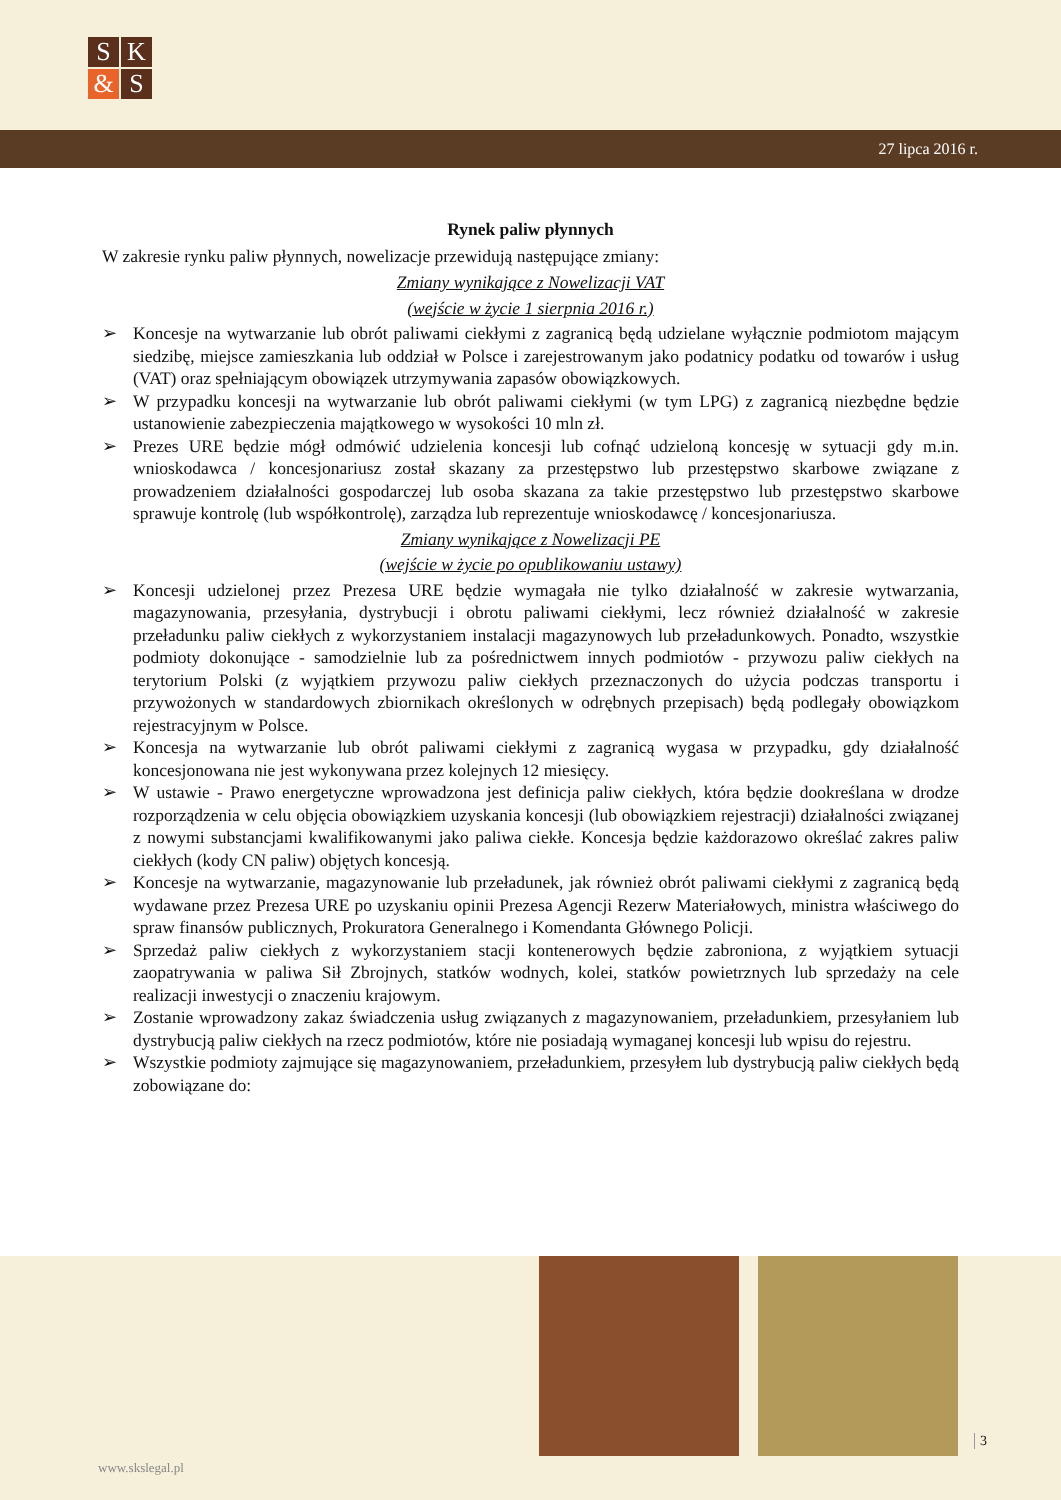S
K
&
S
27 lipca 2016 r.
Rynek paliw płynnych
W zakresie rynku paliw płynnych, nowelizacje przewidują następujące zmiany:
Zmiany wynikające z Nowelizacji VAT
(wejście w życie 1 sierpnia 2016 r.)
➢ Koncesje na wytwarzanie lub obrót paliwami ciekłymi z zagranicą będą udzielane wyłącznie podmiotom mającym siedzibę, miejsce zamieszkania lub oddział w Polsce i zarejestrowanym jako podatnicy podatku od towarów i usług (VAT) oraz spełniającym obowiązek utrzymywania zapasów obowiązkowych.
➢ W przypadku koncesji na wytwarzanie lub obrót paliwami ciekłymi (w tym LPG) z zagranicą niezbędne będzie ustanowienie zabezpieczenia majątkowego w wysokości 10 mln zł.
➢ Prezes URE będzie mógł odmówić udzielenia koncesji lub cofnąć udzieloną koncesję w sytuacji gdy m.in. wnioskodawca / koncesjonariusz został skazany za przestępstwo lub przestępstwo skarbowe związane z prowadzeniem działalności gospodarczej lub osoba skazana za takie przestępstwo lub przestępstwo skarbowe sprawuje kontrolę (lub współkontrolę), zarządza lub reprezentuje wnioskodawcę / koncesjonariusza.
Zmiany wynikające z Nowelizacji PE
(wejście w życie po opublikowaniu ustawy)
➢ Koncesji udzielonej przez Prezesa URE będzie wymagała nie tylko działalność w zakresie wytwarzania, magazynowania, przesyłania, dystrybucji i obrotu paliwami ciekłymi, lecz również działalność w zakresie przeładunku paliw ciekłych z wykorzystaniem instalacji magazynowych lub przeładunkowych. Ponadto, wszystkie podmioty dokonujące - samodzielnie lub za pośrednictwem innych podmiotów - przywozu paliw ciekłych na terytorium Polski (z wyjątkiem przywozu paliw ciekłych przeznaczonych do użycia podczas transportu i przywożonych w standardowych zbiornikach określonych w odrębnych przepisach) będą podlegały obowiązkom rejestracyjnym w Polsce.
➢ Koncesja na wytwarzanie lub obrót paliwami ciekłymi z zagranicą wygasa w przypadku, gdy działalność koncesjonowana nie jest wykonywana przez kolejnych 12 miesięcy.
➢ W ustawie - Prawo energetyczne wprowadzona jest definicja paliw ciekłych, która będzie dookreślana w drodze rozporządzenia w celu objęcia obowiązkiem uzyskania koncesji (lub obowiązkiem rejestracji) działalności związanej z nowymi substancjami kwalifikowanymi jako paliwa ciekłe. Koncesja będzie każdorazowo określać zakres paliw ciekłych (kody CN paliw) objętych koncesją.
➢ Koncesje na wytwarzanie, magazynowanie lub przeładunek, jak również obrót paliwami ciekłymi z zagranicą będą wydawane przez Prezesa URE po uzyskaniu opinii Prezesa Agencji Rezerw Materiałowych, ministra właściwego do spraw finansów publicznych, Prokuratora Generalnego i Komendanta Głównego Policji.
➢ Sprzedaż paliw ciekłych z wykorzystaniem stacji kontenerowych będzie zabroniona, z wyjątkiem sytuacji zaopatrywania w paliwa Sił Zbrojnych, statków wodnych, kolei, statków powietrznych lub sprzedaży na cele realizacji inwestycji o znaczeniu krajowym.
➢ Zostanie wprowadzony zakaz świadczenia usług związanych z magazynowaniem, przeładunkiem, przesyłaniem lub dystrybucją paliw ciekłych na rzecz podmiotów, które nie posiadają wymaganej koncesji lub wpisu do rejestru.
➢ Wszystkie podmioty zajmujące się magazynowaniem, przeładunkiem, przesyłem lub dystrybucją paliw ciekłych będą zobowiązane do:
3
www.skslegal.pl